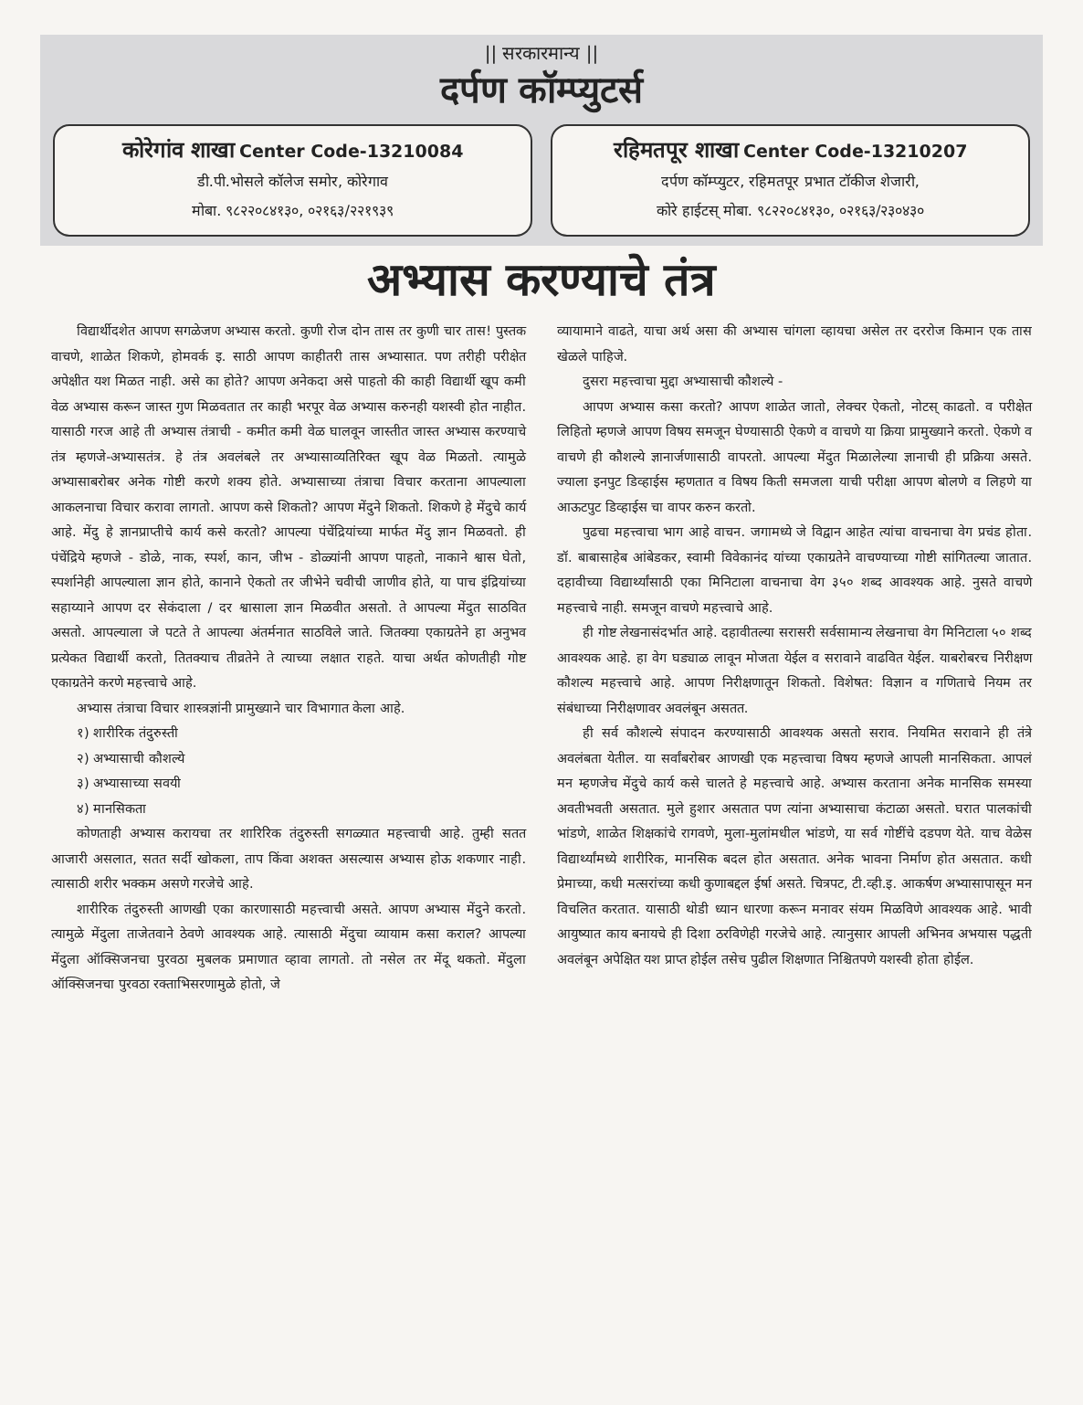|| सरकारमान्य ||
दर्पण कॉम्प्युटर्स
कोरेगांव शाखा Center Code-13210084
डी.पी.भोसले कॉलेज समोर, कोरेगाव
मोबा. ९८२२०८४१३०, ०२१६३/२२१९३९
रहिमतपूर शाखा Center Code-13210207
दर्पण कॉम्प्युटर, रहिमतपूर प्रभात टॉकीज शेजारी,
कोरे हाईटस् मोबा. ९८२२०८४१३०, ०२१६३/२३०४३०
अभ्यास करण्याचे तंत्र
विद्यार्थीदशेत आपण सगळेजण अभ्यास करतो. कुणी रोज दोन तास तर कुणी चार तास! पुस्तक वाचणे, शाळेत शिकणे, होमवर्क इ. साठी आपण काहीतरी तास अभ्यासात. पण तरीही परीक्षेत अपेक्षीत यश मिळत नाही. असे का होते? आपण अनेकदा असे पाहतो की काही विद्यार्थी खूप कमी वेळ अभ्यास करून जास्त गुण मिळवतात तर काही भरपूर वेळ अभ्यास करुनही यशस्वी होत नाहीत. यासाठी गरज आहे ती अभ्यास तंत्राची - कमीत कमी वेळ घालवून जास्तीत जास्त अभ्यास करण्याचे तंत्र म्हणजे-अभ्यासतंत्र. हे तंत्र अवलंबले तर अभ्यासाव्यतिरिक्त खूप वेळ मिळतो. त्यामुळे अभ्यासाबरोबर अनेक गोष्टी करणे शक्य होते. अभ्यासाच्या तंत्राचा विचार करताना आपल्याला आकलनाचा विचार करावा लागतो. आपण कसे शिकतो? आपण मेंदुने शिकतो. शिकणे हे मेंदुचे कार्य आहे. मेंदु हे ज्ञानप्राप्तीचे कार्य कसे करतो? आपल्या पंचेंद्रियांच्या मार्फत मेंदु ज्ञान मिळवतो. ही पंचेंद्रिये म्हणजे - डोळे, नाक, स्पर्श, कान, जीभ - डोळ्यांनी आपण पाहतो, नाकाने श्वास घेतो, स्पर्शानेही आपल्याला ज्ञान होते, कानाने ऐकतो तर जीभेने चवीची जाणीव होते, या पाच इंद्रियांच्या सहाय्याने आपण दर सेकंदाला / दर श्वासाला ज्ञान मिळवीत असतो. ते आपल्या मेंदुत साठवित असतो. आपल्याला जे पटते ते आपल्या अंतर्मनात साठविले जाते. जितक्या एकाग्रतेने हा अनुभव प्रत्येकत विद्यार्थी करतो, तितक्याच तीव्रतेने ते त्याच्या लक्षात राहते. याचा अर्थत कोणतीही गोष्ट एकाग्रतेने करणे महत्त्वाचे आहे.
अभ्यास तंत्राचा विचार शास्त्रज्ञांनी प्रामुख्याने चार विभागात केला आहे.
१) शारीरिक तंदुरुस्ती
२) अभ्यासाची कौशल्ये
३) अभ्यासाच्या सवयी
४) मानसिकता
कोणताही अभ्यास करायचा तर शारिरिक तंदुरुस्ती सगळ्यात महत्त्वाची आहे. तुम्ही सतत आजारी असलात, सतत सर्दी खोकला, ताप किंवा अशक्त असल्यास अभ्यास होऊ शकणार नाही. त्यासाठी शरीर भक्कम असणे गरजेचे आहे.
शारीरिक तंदुरुस्ती आणखी एका कारणासाठी महत्त्वाची असते. आपण अभ्यास मेंदुने करतो. त्यामुळे मेंदुला ताजेतवाने ठेवणे आवश्यक आहे. त्यासाठी मेंदुचा व्यायाम कसा कराल? आपल्या मेंदुला ऑक्सिजनचा पुरवठा मुबलक प्रमाणात व्हावा लागतो. तो नसेल तर मेंदू थकतो. मेंदुला ऑक्सिजनचा पुरवठा रक्ताभिसरणामुळे होतो, जे
व्यायामाने वाढते, याचा अर्थ असा की अभ्यास चांगला व्हायचा असेल तर दररोज किमान एक तास खेळले पाहिजे.
दुसरा महत्त्वाचा मुद्दा अभ्यासाची कौशल्ये -
आपण अभ्यास कसा करतो? आपण शाळेत जातो, लेक्चर ऐकतो, नोटस् काढतो. व परीक्षेत लिहितो म्हणजे आपण विषय समजून घेण्यासाठी ऐकणे व वाचणे या क्रिया प्रामुख्याने करतो. ऐकणे व वाचणे ही कौशल्ये ज्ञानार्जणासाठी वापरतो. आपल्या मेंदुत मिळालेल्या ज्ञानाची ही प्रक्रिया असते. ज्याला इनपुट डिव्हाईस म्हणतात व विषय किती समजला याची परीक्षा आपण बोलणे व लिहणे या आऊटपुट डिव्हाईस चा वापर करुन करतो.
पुढचा महत्त्वाचा भाग आहे वाचन. जगामध्ये जे विद्वान आहेत त्यांचा वाचनाचा वेग प्रचंड होता. डॉ. बाबासाहेब आंबेडकर, स्वामी विवेकानंद यांच्या एकाग्रतेने वाचण्याच्या गोष्टी सांगितल्या जातात. दहावीच्या विद्यार्थ्यांसाठी एका मिनिटाला वाचनाचा वेग ३५० शब्द आवश्यक आहे. नुसते वाचणे महत्त्वाचे नाही. समजून वाचणे महत्त्वाचे आहे.
ही गोष्ट लेखनासंदर्भात आहे. दहावीतल्या सरासरी सर्वसामान्य लेखनाचा वेग मिनिटाला ५० शब्द आवश्यक आहे. हा वेग घड्याळ लावून मोजता येईल व सरावाने वाढवित येईल. याबरोबरच निरीक्षण कौशल्य महत्त्वाचे आहे. आपण निरीक्षणातून शिकतो. विशेषत: विज्ञान व गणिताचे नियम तर संबंधाच्या निरीक्षणावर अवलंबून असतत.
ही सर्व कौशल्ये संपादन करण्यासाठी आवश्यक असतो सराव. नियमित सरावाने ही तंत्रे अवलंबता येतील. या सर्वांबरोबर आणखी एक महत्त्वाचा विषय म्हणजे आपली मानसिकता. आपलं मन म्हणजेच मेंदुचे कार्य कसे चालते हे महत्त्वाचे आहे. अभ्यास करताना अनेक मानसिक समस्या अवतीभवती असतात. मुले हुशार असतात पण त्यांना अभ्यासाचा कंटाळा असतो. घरात पालकांची भांडणे, शाळेत शिक्षकांचे रागवणे, मुला-मुलांमधील भांडणे, या सर्व गोष्टींचे दडपण येते. याच वेळेस विद्यार्थ्यांमध्ये शारीरिक, मानसिक बदल होत असतात. अनेक भावना निर्माण होत असतात. कधी प्रेमाच्या, कधी मत्सरांच्या कधी कुणाबद्दल ईर्षा असते. चित्रपट, टी.व्ही.इ. आकर्षण अभ्यासापासून मन विचलित करतात. यासाठी थोडी ध्यान धारणा करून मनावर संयम मिळविणे आवश्यक आहे. भावी आयुष्यात काय बनायचे ही दिशा ठरविणेही गरजेचे आहे. त्यानुसार आपली अभिनव अभयास पद्धती अवलंबून अपेक्षित यश प्राप्त होईल तसेच पुढील शिक्षणात निश्चितपणे यशस्वी होता होईल.